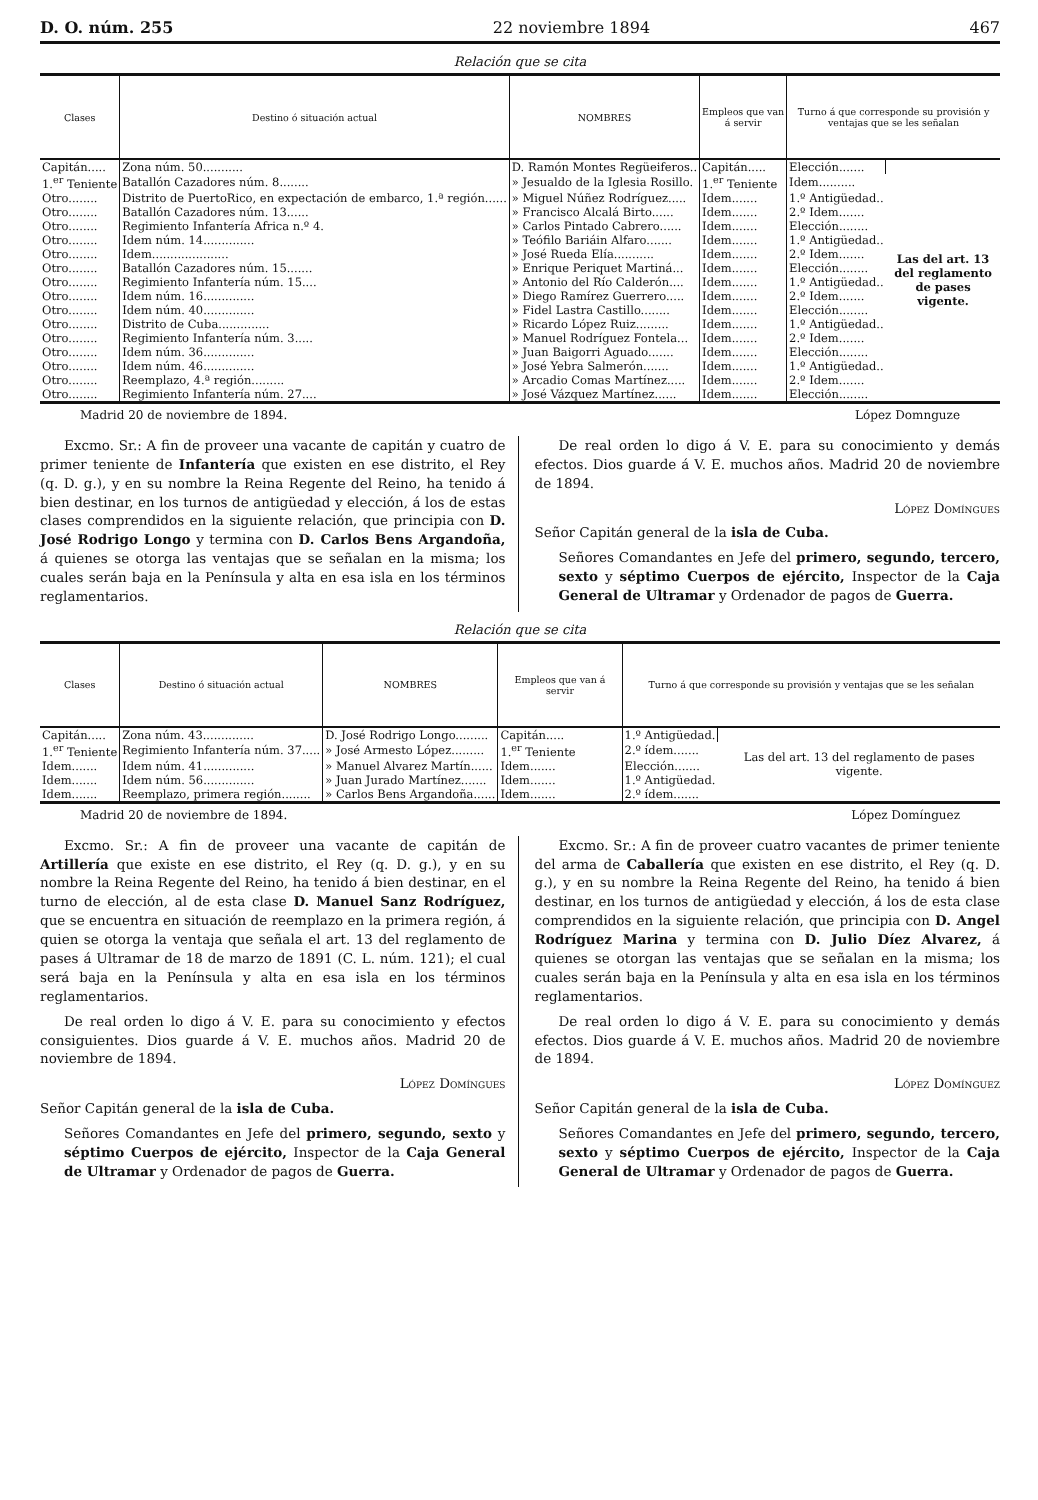D. O. núm. 255 22 noviembre 1894 467
Relación que se cita
| Clases | Destino ó situación actual | NOMBRES | Empleos que van á servir | Turno á que corresponde su provisión y ventajas que se les señalan | |
| --- | --- | --- | --- | --- | --- |
| Capitán..... | Zona núm. 50........... | D. Ramón Montes Regüeiferos.. | Capitán..... | Elección....... | Las del art. 13 del reglamento de pases vigente. |
| 1.<sup>er</sup> Teniente | Batallón Cazadores núm. 8........ | » Jesualdo de la Iglesia Rosillo. | 1.<sup>er</sup> Teniente | Idem.......... | |
| Otro........ | Distrito de PuertoRico, en expectación de embarco, 1.ª región...... | » Miguel Núñez Rodríguez..... | Idem....... | 1.º Antigüedad.. | |
| Otro........ | Batallón Cazadores núm. 13...... | » Francisco Alcalá Birto...... | Idem....... | 2.º Idem....... | |
| Otro........ | Regimiento Infantería Africa n.º 4. | » Carlos Pintado Cabrero...... | Idem....... | Elección........ | |
| Otro........ | Idem núm. 14.............. | » Teófilo Bariáin Alfaro....... | Idem....... | 1.º Antigüedad.. | |
| Otro........ | Idem..................... | » José Rueda Elía........... | Idem....... | 2.º Idem....... | |
| Otro........ | Batallón Cazadores núm. 15....... | » Enrique Periquet Martiná... | Idem....... | Elección........ | |
| Otro........ | Regimiento Infantería núm. 15.... | » Antonio del Río Calderón.... | Idem....... | 1.º Antigüedad.. | |
| Otro........ | Idem núm. 16.............. | » Diego Ramírez Guerrero..... | Idem....... | 2.º Idem....... | |
| Otro........ | Idem núm. 40.............. | » Fidel Lastra Castillo........ | Idem....... | Elección........ | |
| Otro........ | Distrito de Cuba.............. | » Ricardo López Ruiz......... | Idem....... | 1.º Antigüedad.. | |
| Otro........ | Regimiento Infantería núm. 3..... | » Manuel Rodríguez Fontela... | Idem....... | 2.º Idem....... | |
| Otro........ | Idem núm. 36.............. | » Juan Baigorri Aguado....... | Idem....... | Elección........ | |
| Otro........ | Idem núm. 46.............. | » José Yebra Salmerón....... | Idem....... | 1.º Antigüedad.. | |
| Otro........ | Reemplazo, 4.ª región......... | » Arcadio Comas Martínez..... | Idem....... | 2.º Idem....... | |
| Otro........ | Regimiento Infantería núm. 27.... | » José Vázquez Martínez...... | Idem....... | Elección........ | |
Madrid 20 de noviembre de 1894. López Domnguze
Excmo. Sr.: A fin de proveer una vacante de capitán y cuatro de primer teniente de Infantería que existen en ese distrito, el Rey (q. D. g.), y en su nombre la Reina Regente del Reino, ha tenido á bien destinar, en los turnos de antigüedad y elección, á los de estas clases comprendidos en la siguiente relación, que principia con D. José Rodrigo Longo y termina con D. Carlos Bens Argandoña, á quienes se otorga las ventajas que se señalan en la misma; los cuales serán baja en la Península y alta en esa isla en los términos reglamentarios.
De real orden lo digo á V. E. para su conocimiento y demás efectos. Dios guarde á V. E. muchos años. Madrid 20 de noviembre de 1894.
López Domíngues
Señor Capitán general de la isla de Cuba.
Señores Comandantes en Jefe del primero, segundo, tercero, sexto y séptimo Cuerpos de ejército, Inspector de la Caja General de Ultramar y Ordenador de pagos de Guerra.
Relación que se cita
| Clases | Destino ó situación actual | NOMBRES | Empleos que van á servir | Turno á que corresponde su provisión y ventajas que se les señalan | |
| --- | --- | --- | --- | --- | --- |
| Capitán..... | Zona núm. 43.............. | D. José Rodrigo Longo......... | Capitán..... | 1.º Antigüedad. | Las del art. 13 del reglamento de pases vigente. |
| 1.<sup>er</sup> Teniente | Regimiento Infantería núm. 37..... | » José Armesto López......... | 1.<sup>er</sup> Teniente | 2.º ídem....... | |
| Idem....... | Idem núm. 41.............. | » Manuel Alvarez Martín...... | Idem....... | Elección....... | |
| Idem....... | Idem núm. 56.............. | » Juan Jurado Martínez....... | Idem....... | 1.º Antigüedad. | |
| Idem....... | Reemplazo, primera región........ | » Carlos Bens Argandoña...... | Idem....... | 2.º ídem....... | |
Madrid 20 de noviembre de 1894. López Domínguez
Excmo. Sr.: A fin de proveer una vacante de capitán de Artillería que existe en ese distrito, el Rey (q. D. g.), y en su nombre la Reina Regente del Reino, ha tenido á bien destinar, en el turno de elección, al de esta clase D. Manuel Sanz Rodríguez, que se encuentra en situación de reemplazo en la primera región, á quien se otorga la ventaja que señala el art. 13 del reglamento de pases á Ultramar de 18 de marzo de 1891 (C. L. núm. 121); el cual será baja en la Península y alta en esa isla en los términos reglamentarios.
De real orden lo digo á V. E. para su conocimiento y efectos consiguientes. Dios guarde á V. E. muchos años. Madrid 20 de noviembre de 1894.
López Domíngues
Señor Capitán general de la isla de Cuba.
Señores Comandantes en Jefe del primero, segundo, sexto y séptimo Cuerpos de ejército, Inspector de la Caja General de Ultramar y Ordenador de pagos de Guerra.
Excmo. Sr.: A fin de proveer cuatro vacantes de primer teniente del arma de Caballería que existen en ese distrito, el Rey (q. D. g.), y en su nombre la Reina Regente del Reino, ha tenido á bien destinar, en los turnos de antigüedad y elección, á los de esta clase comprendidos en la siguiente relación, que principia con D. Angel Rodríguez Marina y termina con D. Julio Díez Alvarez, á quienes se otorgan las ventajas que se señalan en la misma; los cuales serán baja en la Península y alta en esa isla en los términos reglamentarios.
De real orden lo digo á V. E. para su conocimiento y demás efectos. Dios guarde á V. E. muchos años. Madrid 20 de noviembre de 1894.
López Domínguez
Señor Capitán general de la isla de Cuba.
Señores Comandantes en Jefe del primero, segundo, tercero, sexto y séptimo Cuerpos de ejército, Inspector de la Caja General de Ultramar y Ordenador de pagos de Guerra.